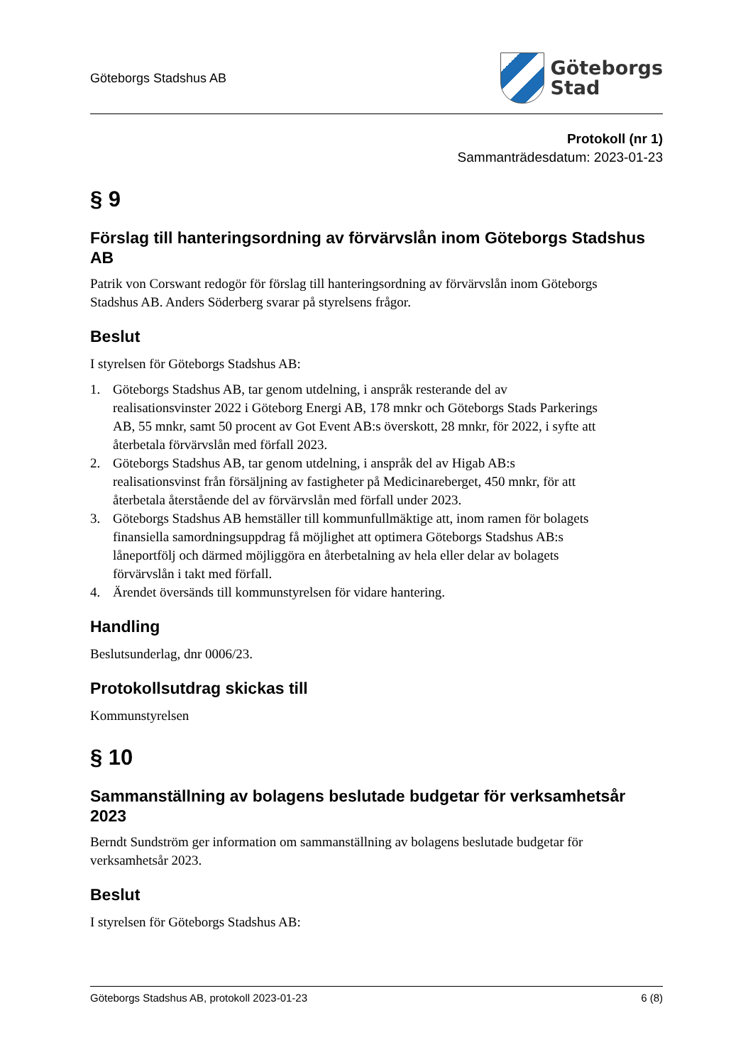Göteborgs Stadshus AB
Göteborgs
Stad
Protokoll (nr 1)
Sammanträdesdatum: 2023-01-23
§ 9
Förslag till hanteringsordning av förvärvslån inom Göteborgs Stadshus AB
Patrik von Corswant redogör för förslag till hanteringsordning av förvärvslån inom Göteborgs Stadshus AB. Anders Söderberg svarar på styrelsens frågor.
Beslut
I styrelsen för Göteborgs Stadshus AB:
1. Göteborgs Stadshus AB, tar genom utdelning, i anspråk resterande del av realisationsvinster 2022 i Göteborg Energi AB, 178 mnkr och Göteborgs Stads Parkerings AB, 55 mnkr, samt 50 procent av Got Event AB:s överskott, 28 mnkr, för 2022, i syfte att återbetala förvärvslån med förfall 2023.
2. Göteborgs Stadshus AB, tar genom utdelning, i anspråk del av Higab AB:s realisationsvinst från försäljning av fastigheter på Medicinareberget, 450 mnkr, för att återbetala återstående del av förvärvslån med förfall under 2023.
3. Göteborgs Stadshus AB hemställer till kommunfullmäktige att, inom ramen för bolagets finansiella samordningsuppdrag få möjlighet att optimera Göteborgs Stadshus AB:s låneportfölj och därmed möjliggöra en återbetalning av hela eller delar av bolagets förvärvslån i takt med förfall.
4. Ärendet översänds till kommunstyrelsen för vidare hantering.
Handling
Beslutsunderlag, dnr 0006/23.
Protokollsutdrag skickas till
Kommunstyrelsen
§ 10
Sammanställning av bolagens beslutade budgetar för verksamhetsår 2023
Berndt Sundström ger information om sammanställning av bolagens beslutade budgetar för verksamhetsår 2023.
Beslut
I styrelsen för Göteborgs Stadshus AB:
Göteborgs Stadshus AB, protokoll 2023-01-23 6 (8)